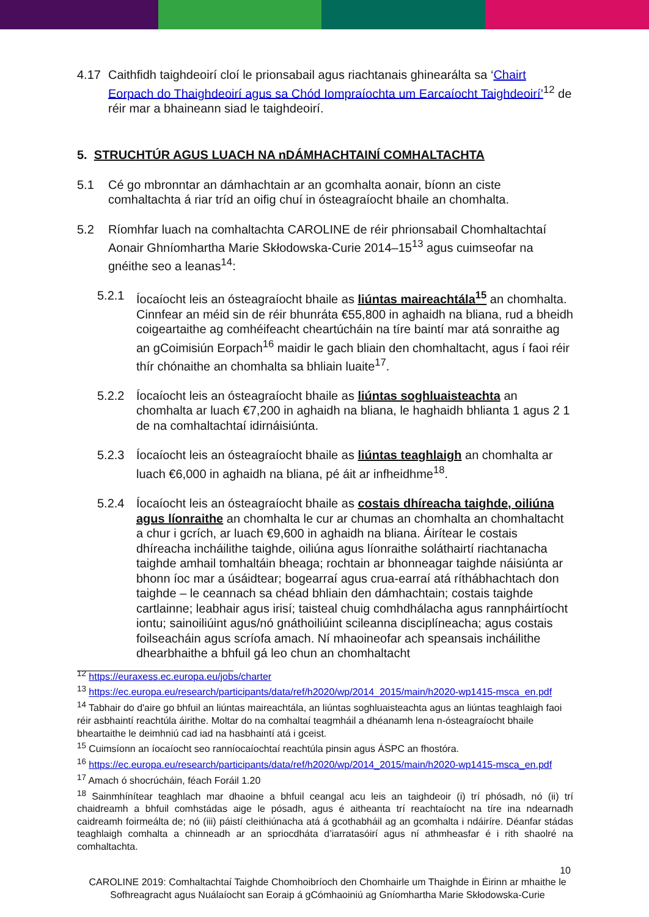4.17 Caithfidh taighdeoirí cloí le prionsabail agus riachtanais ghinearálta sa ‘Chairt Eorpach do Thaighdeoirí agus sa Chód Iompraíochta um Earcaíocht Taighdeoirí’<sup>12</sup> de réir mar a bhaineann siad le taighdeoirí.
5. STRUCHTÚR AGUS LUACH NA nDÁMHACHTAINÍ COMHALTACHTA
5.1 Cé go mbronntar an dámhachtain ar an gcomhalta aonair, bíonn an ciste comhaltachta á riar tríd an oifig chuí in ósteagraíocht bhaile an chomhalta.
5.2 Ríomhfar luach na comhaltachta CAROLINE de réir phrionsabail Chomhaltachtaí Aonair Ghníomhartha Marie Skłodowska-Curie 2014–15<sup>13</sup> agus cuimseofar na gnéithe seo a leanas<sup>14</sup>:
5.2.1 Íocaíocht leis an ósteagraíocht bhaile as liúntas maireachtála<sup>15</sup> an chomhalta. Cinnfear an méid sin de réir bhunráta €55,800 in aghaidh na bliana, rud a bheidh coigeartaithe ag comhéifeacht cheartúcháin na tíre baintí mar atá sonraithe ag an gCoimisiún Eorpach<sup>16</sup> maidir le gach bliain den chomhaltacht, agus í faoi réir thír chónaithe an chomhalta sa bhliain luaite<sup>17</sup>.
5.2.2 Íocaíocht leis an ósteagraíocht bhaile as liúntas soghluaisteachta an chomhalta ar luach €7,200 in aghaidh na bliana, le haghaidh bhlianta 1 agus 2 1 de na comhaltachtaí idirnáisiúnta.
5.2.3 Íocaíocht leis an ósteagraíocht bhaile as liúntas teaghlaigh an chomhalta ar luach €6,000 in aghaidh na bliana, pé áit ar infheidhme<sup>18</sup>.
5.2.4 Íocaíocht leis an ósteagraíocht bhaile as costais dhíreacha taighde, oiliúna agus líonraithe an chomhalta le cur ar chumas an chomhalta an chomhaltacht a chur i gcrích, ar luach €9,600 in aghaidh na bliana. Áirítear le costais dhíreacha incháilithe taighde, oiliúna agus líonraithe soláthairtí riachtanacha taighde amhail tomhaltáin bheaga; rochtain ar bhonneagar taighde náisiúnta ar bhonn íoc mar a úsáidtear; bogearraí agus crua-earraí atá ríthábhachtach don taighde – le ceannach sa chéad bhliain den dámhachtain; costais taighde cartlainne; leabhair agus irisí; taisteal chuig comhdhálacha agus rannpháirtíocht iontu; sainoiliúint agus/nó gnáthoiliúint scileanna disciplíneacha; agus costais foilseacháin agus scríofa amach. Ní mhaoineofar ach speansais incháilithe dhearbhaithe a bhfuil gá leo chun an chomhaltacht
<sup>12</sup> https://euraxess.ec.europa.eu/jobs/charter
<sup>13</sup> https://ec.europa.eu/research/participants/data/ref/h2020/wp/2014_2015/main/h2020-wp1415-msca_en.pdf
<sup>14</sup> Tabhair do d'aire go bhfuil an liúntas maireachtála, an liúntas soghluaisteachta agus an liúntas teaghlaigh faoi réir asbhaintí reachtúla áirithe. Moltar do na comhaltaí teagmháil a dhéanamh lena n-ósteagraíocht bhaile bheartaithe le deimhniú cad iad na hasbhaintí atá i gceist.
<sup>15</sup> Cuimsíonn an íocaíocht seo ranníocaíochtaí reachtúla pinsin agus ÁSPC an fhostóra.
<sup>16</sup> https://ec.europa.eu/research/participants/data/ref/h2020/wp/2014_2015/main/h2020-wp1415-msca_en.pdf
<sup>17</sup> Amach ó shocrúcháin, féach Foráil 1.20
<sup>18</sup> Sainmhínítear teaghlach mar dhaoine a bhfuil ceangal acu leis an taighdeoir (i) trí phósadh, nó (ii) trí chaidreamh a bhfuil comhstádas aige le pósadh, agus é aitheanta trí reachtaíocht na tíre ina ndearnadh caidreamh foirmeálta de; nó (iii) páistí cleithiúnacha atá á gcothabháil ag an gcomhalta i ndáiríre. Déanfar stádas teaghlaigh comhalta a chinneadh ar an spriocdháta d’iarratasóirí agus ní athmheasfar é i rith shaolré na comhaltachta.
10
CAROLINE 2019: Comhaltachtaí Taighde Chomhoibríoch den Chomhairle um Thaighde in Éirinn ar mhaithe le Sofhreagracht agus Nuálaíocht san Eoraip á gCómhaoiniú ag Gníomhartha Marie Skłodowska-Curie